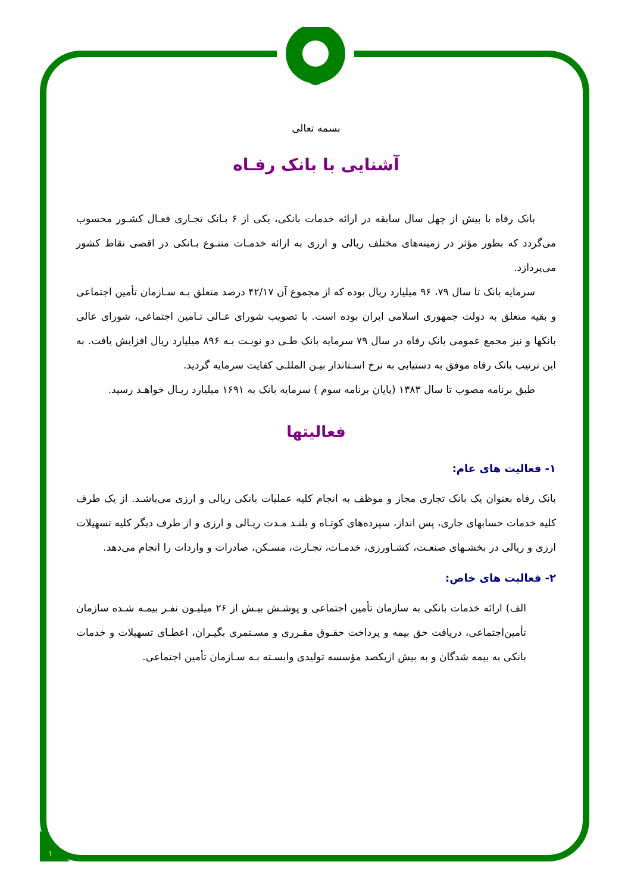بسمه تعالی
آشنایی با بانک رفـاه
بانک رفاه با بیش از چهل سال سابقه در ارائه خدمات بانکی، یکی از ۶ بـانک تجـاری فعـال کشـور محسوب می‌گردد که بطور مؤثر در زمینه‌های مختلف ریالی و ارزی به ارائه خدمـات متنـوع بـانکی در اقصی نقاط کشور می‌پردازد.
سرمایه بانک تا سال ۷۹، ۹۶ میلیارد ریال بوده که از مجموع آن ۴۲/۱۷ درصد متعلق بـه سـازمان تأمین اجتماعی و بقیه متعلق به دولت جمهوری اسلامی ایران بوده است. با تصویب شورای عـالی تـامین اجتماعی، شورای عالی بانکها و نیز مجمع عمومی بانک رفاه در سال ۷۹ سرمایه بانک طـی دو نوبـت بـه ۸۹۶ میلیارد ریال افزایش یافت. به این ترتیب بانک رفاه موفق به دستیابی به نرخ اسـتاندار بیـن المللـی کفایت سرمایه گردید.
طبق برنامه مصوب تا سال ۱۳۸۳ (پایان برنامه سوم ) سرمایه بانک به ۱۶۹۱ میلیارد ریـال خواهـد رسید.
فعالیتها
۱- فعالیت های عام:
بانک رفاه بعنوان یک بانک تجاری مجاز و موظف به انجام کلیه عملیات بانکی ریالی و ارزی می‌باشـد. از یک طرف کلیه خدمات حسابهای جاری، پس انداز، سپرده‌های کوتـاه و بلنـد مـدت ریـالی و ارزی و از طرف دیگر کلیه تسهیلات ارزی و ریالی در بخشـهای صنعـت، کشـاورزی، خدمـات، تجـارت، مسـکن، صادرات و واردات را انجام می‌دهد.
۲- فعالیت های خاص:
الف) ارائه خدمات بانکی به سازمان تأمین اجتماعی و پوشـش بیـش از ۲۶ میلیـون نفـر بیمـه شـده سازمان تأمین‌اجتماعی، دریافت حق بیمه و پرداخت حقـوق مقـرری و مسـتمری بگیـران، اعطـای تسهیلات و خدمات بانکی به بیمه شدگان و به بیش ازیکصد مؤسسه تولیدی وابسـته بـه سـازمان تأمین اجتماعی.
۱